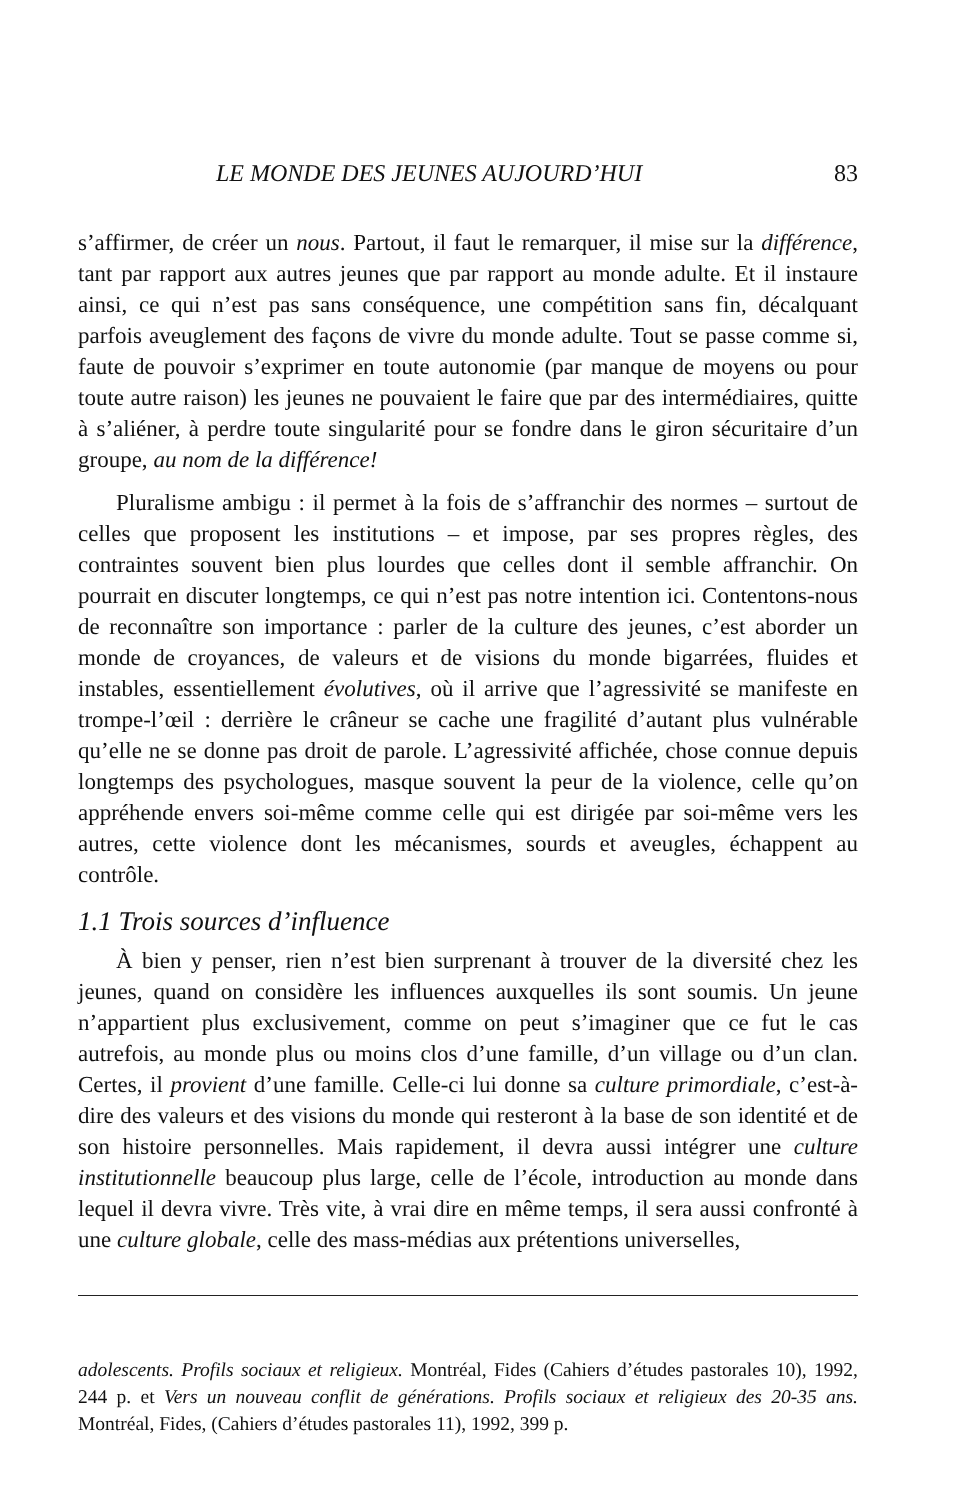LE MONDE DES JEUNES AUJOURD’HUI 83
s’affirmer, de créer un nous. Partout, il faut le remarquer, il mise sur la différence, tant par rapport aux autres jeunes que par rapport au monde adulte. Et il instaure ainsi, ce qui n’est pas sans conséquence, une compétition sans fin, décalquant parfois aveuglement des façons de vivre du monde adulte. Tout se passe comme si, faute de pouvoir s’exprimer en toute autonomie (par manque de moyens ou pour toute autre raison) les jeunes ne pouvaient le faire que par des intermédiaires, quitte à s’aliéner, à perdre toute singularité pour se fondre dans le giron sécuritaire d’un groupe, au nom de la différence!
Pluralisme ambigu : il permet à la fois de s’affranchir des normes – surtout de celles que proposent les institutions – et impose, par ses propres règles, des contraintes souvent bien plus lourdes que celles dont il semble affranchir. On pourrait en discuter longtemps, ce qui n’est pas notre intention ici. Contentons-nous de reconnaître son importance : parler de la culture des jeunes, c’est aborder un monde de croyances, de valeurs et de visions du monde bigarrées, fluides et instables, essentiellement évolutives, où il arrive que l’agressivité se manifeste en trompe-l’œil : derrière le crâneur se cache une fragilité d’autant plus vulnérable qu’elle ne se donne pas droit de parole. L’agressivité affichée, chose connue depuis longtemps des psychologues, masque souvent la peur de la violence, celle qu’on appréhende envers soi-même comme celle qui est dirigée par soi-même vers les autres, cette violence dont les mécanismes, sourds et aveugles, échappent au contrôle.
1.1 Trois sources d’influence
À bien y penser, rien n’est bien surprenant à trouver de la diversité chez les jeunes, quand on considère les influences auxquelles ils sont soumis. Un jeune n’appartient plus exclusivement, comme on peut s’imaginer que ce fut le cas autrefois, au monde plus ou moins clos d’une famille, d’un village ou d’un clan. Certes, il provient d’une famille. Celle-ci lui donne sa culture primordiale, c’est-à-dire des valeurs et des visions du monde qui resteront à la base de son identité et de son histoire personnelles. Mais rapidement, il devra aussi intégrer une culture institutionnelle beaucoup plus large, celle de l’école, introduction au monde dans lequel il devra vivre. Très vite, à vrai dire en même temps, il sera aussi confronté à une culture globale, celle des mass-médias aux prétentions universelles,
adolescents. Profils sociaux et religieux. Montréal, Fides (Cahiers d’études pastorales 10), 1992, 244 p. et Vers un nouveau conflit de générations. Profils sociaux et religieux des 20-35 ans. Montréal, Fides, (Cahiers d’études pastorales 11), 1992, 399 p.